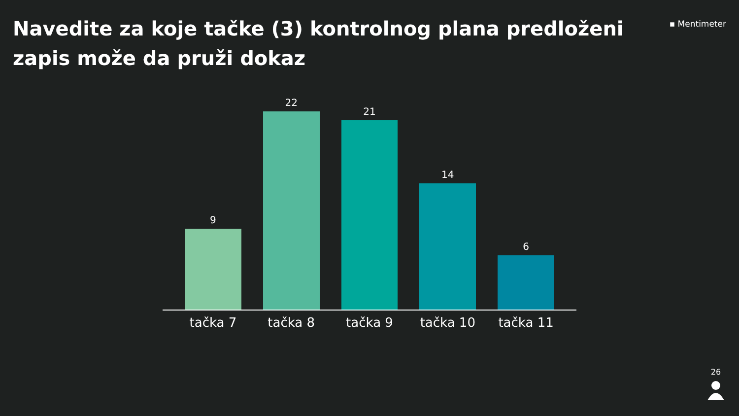Navedite za koje tačke (3) kontrolnog plana predloženi zapis može da pruži dokaz
▪ Mentimeter
9
22
21
14
6
tačka 7 tačka 8 tačka 9 tačka 10
tačka 11
26